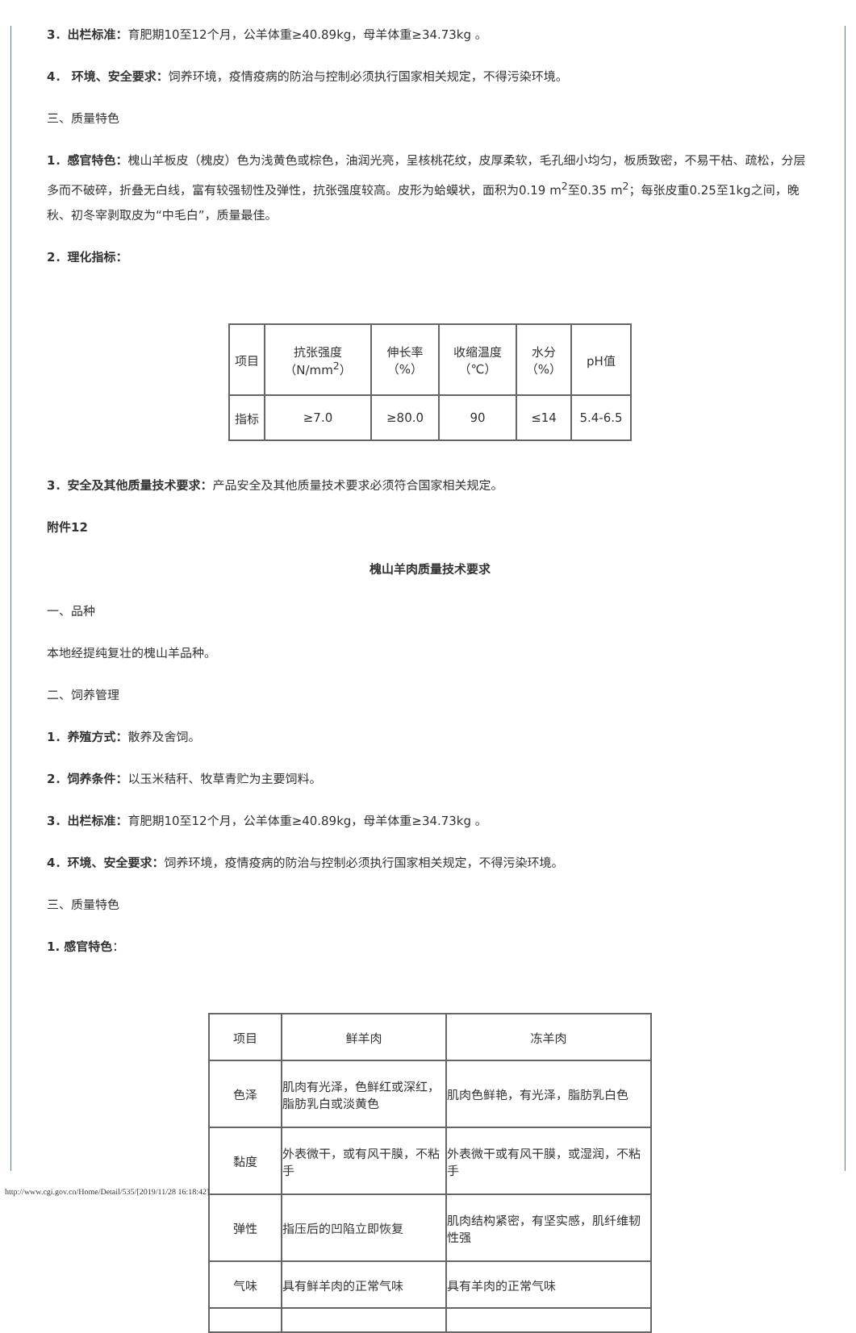3．出栏标准：育肥期10至12个月，公羊体重≥40.89kg，母羊体重≥34.73kg 。
4． 环境、安全要求：饲养环境，疫情疫病的防治与控制必须执行国家相关规定，不得污染环境。
三、质量特色
1．感官特色：槐山羊板皮（槐皮）色为浅黄色或棕色，油润光亮，呈核桃花纹，皮厚柔软，毛孔细小均匀，板质致密，不易干枯、疏松，分层多而不破碎，折叠无白线，富有较强韧性及弹性，抗张强度较高。皮形为蛤蟆状，面积为0.19 m<sup>2</sup>至0.35 m<sup>2</sup>；每张皮重0.25至1kg之间，晚秋、初冬宰剥取皮为“中毛白”，质量最佳。
2．理化指标：
| 项目 | 抗张强度 （N/mm<sup>2</sup>） | 伸长率 （%） | 收缩温度 （℃） | 水分 （%） | pH值 |
| 指标 | ≥7.0 | ≥80.0 | 90 | ≤14 | 5.4-6.5 |
3．安全及其他质量技术要求：产品安全及其他质量技术要求必须符合国家相关规定。
附件12
槐山羊肉质量技术要求
一、品种
本地经提纯复壮的槐山羊品种。
二、饲养管理
1．养殖方式：散养及舍饲。
2．饲养条件：以玉米秸秆、牧草青贮为主要饲料。
3．出栏标准：育肥期10至12个月，公羊体重≥40.89kg，母羊体重≥34.73kg 。
4．环境、安全要求：饲养环境，疫情疫病的防治与控制必须执行国家相关规定，不得污染环境。
三、质量特色
1. 感官特色：
| 项目 | 鲜羊肉 | 冻羊肉 |
| 色泽 | 肌肉有光泽，色鲜红或深红，脂肪乳白或淡黄色 | 肌肉色鲜艳，有光泽，脂肪乳白色 |
| 黏度 | 外表微干，或有风干膜，不粘手 | 外表微干或有风干膜，或湿润，不粘手 |
| 弹性 | 指压后的凹陷立即恢复 | 肌肉结构紧密，有坚实感，肌纤维韧性强 |
| 气味 | 具有鲜羊肉的正常气味 | 具有羊肉的正常气味 |
http://www.cgi.gov.cn/Home/Detail/535/[2019/11/28 16:18:42]